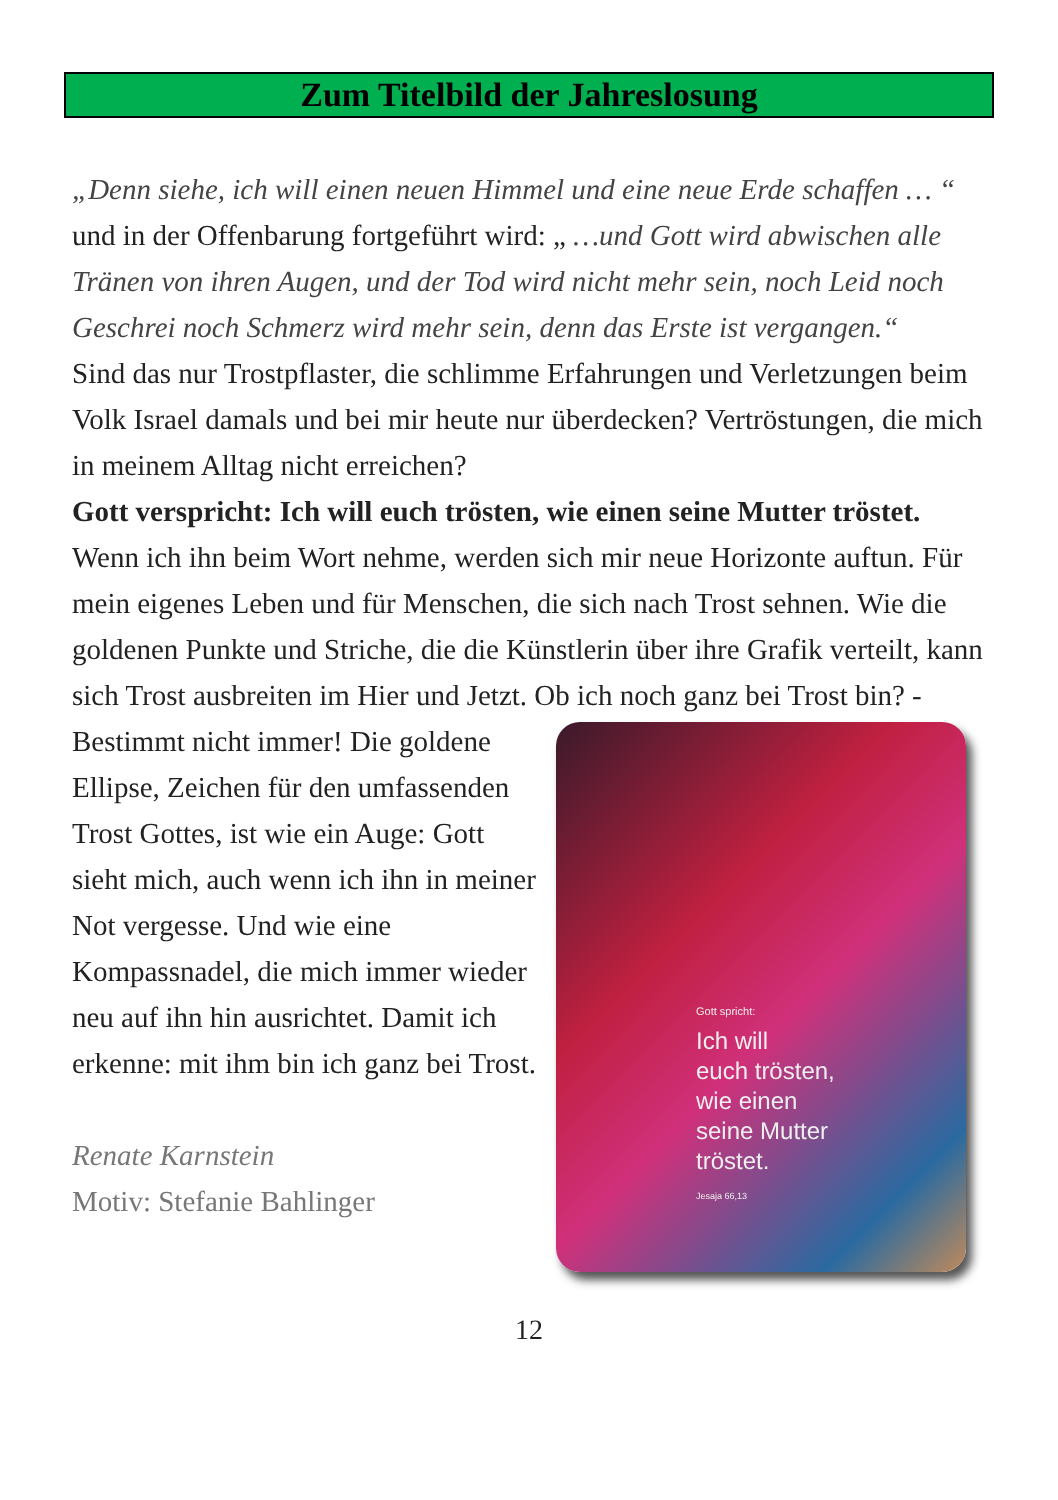Zum Titelbild der Jahreslosung
„Denn siehe, ich will einen neuen Himmel und eine neue Erde schaffen … “ und in der Offenbarung fortgeführt wird: „ …und Gott wird abwischen alle Tränen von ihren Augen, und der Tod wird nicht mehr sein, noch Leid noch Geschrei noch Schmerz wird mehr sein, denn das Erste ist vergangen.“
Sind das nur Trostpflaster, die schlimme Erfahrungen und Verletzungen beim Volk Israel damals und bei mir heute nur überdecken? Vertröstungen, die mich in meinem Alltag nicht erreichen?
Gott verspricht: Ich will euch trösten, wie einen seine Mutter tröstet.
Wenn ich ihn beim Wort nehme, werden sich mir neue Horizonte auftun. Für mein eigenes Leben und für Menschen, die sich nach Trost sehnen. Wie die goldenen Punkte und Striche, die die Künstlerin über ihre Grafik verteilt, kann sich Trost ausbreiten im Hier und Jetzt. Ob ich noch ganz Gott spricht:
Ich will
euch trösten,
wie einen
seine Mutter
tröstet.
Jesaja 66,13 bei Trost bin? - Bestimmt nicht immer! Die goldene Ellipse, Zeichen für den umfassenden Trost Gottes, ist wie ein Auge: Gott sieht mich, auch wenn ich ihn in meiner Not vergesse. Und wie eine Kompassnadel, die mich immer wieder neu auf ihn hin ausrichtet. Damit ich erkenne: mit ihm bin ich ganz bei Trost.
Renate Karnstein
Motiv: Stefanie Bahlinger
12